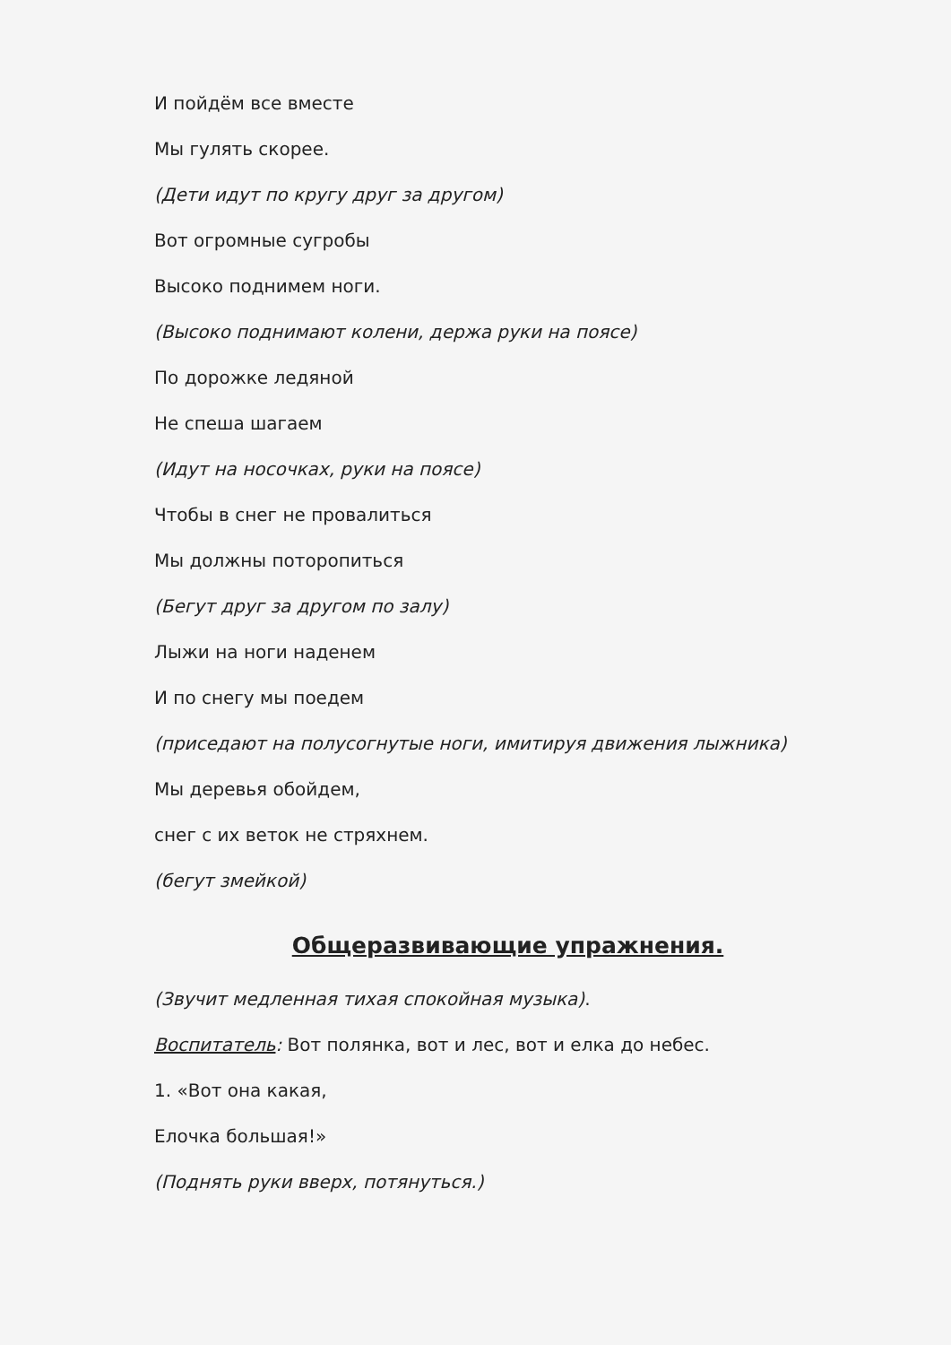И пойдём все вместе
Мы гулять скорее.
(Дети идут по кругу друг за другом)
Вот огромные сугробы
Высоко поднимем ноги.
(Высоко поднимают колени, держа руки на поясе)
По дорожке ледяной
Не спеша шагаем
(Идут на носочках, руки на поясе)
Чтобы в снег не провалиться
Мы должны поторопиться
(Бегут друг за другом по залу)
Лыжи на ноги наденем
И по снегу мы поедем
(приседают на полусогнутые ноги, имитируя движения лыжника)
Мы деревья обойдем,
снег с их веток не стряхнем.
(бегут змейкой)
Общеразвивающие упражнения.
(Звучит медленная тихая спокойная музыка).
Воспитатель: Вот полянка, вот и лес, вот и елка до небес.
1. «Вот она какая,
Елочка большая!»
(Поднять руки вверх, потянуться.)